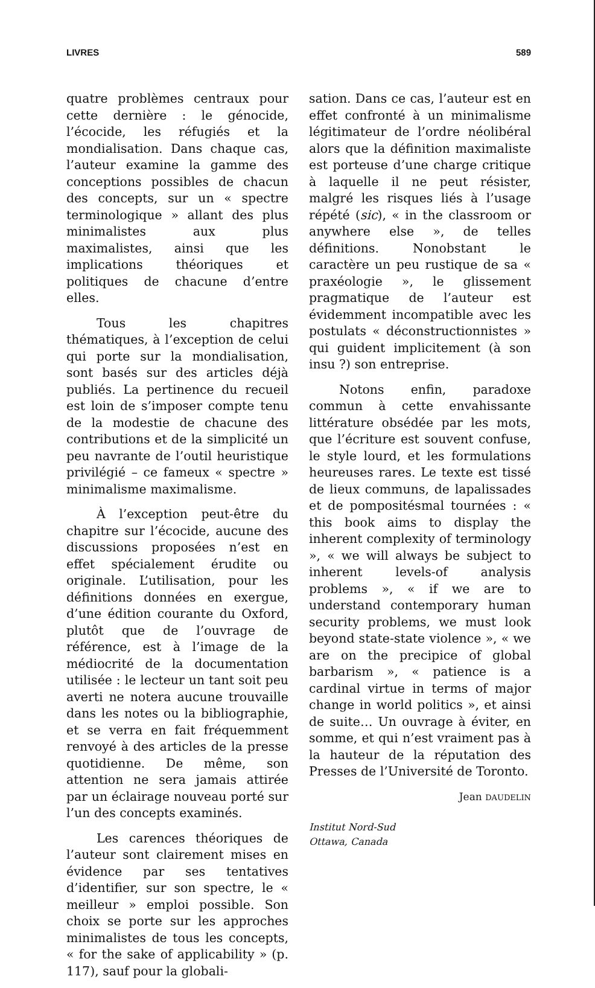LIVRES 589
quatre problèmes centraux pour cette dernière : le génocide, l’écocide, les réfugiés et la mondialisation. Dans chaque cas, l’auteur examine la gamme des conceptions possibles de chacun des concepts, sur un « spectre terminologique » allant des plus minimalistes aux plus maximalistes, ainsi que les implications théoriques et politiques de chacune d’entre elles.
Tous les chapitres thématiques, à l’exception de celui qui porte sur la mondialisation, sont basés sur des articles déjà publiés. La pertinence du recueil est loin de s’imposer compte tenu de la modestie de chacune des contributions et de la simplicité un peu navrante de l’outil heuristique privilégié – ce fameux « spectre » minimalisme maximalisme.
À l’exception peut-être du chapitre sur l’écocide, aucune des discussions proposées n’est en effet spécialement érudite ou originale. L’utilisation, pour les définitions données en exergue, d’une édition courante du Oxford, plutôt que de l’ouvrage de référence, est à l’image de la médiocrité de la documentation utilisée : le lecteur un tant soit peu averti ne notera aucune trouvaille dans les notes ou la bibliographie, et se verra en fait fréquemment renvoyé à des articles de la presse quotidienne. De même, son attention ne sera jamais attirée par un éclairage nouveau porté sur l’un des concepts examinés.
Les carences théoriques de l’auteur sont clairement mises en évidence par ses tentatives d’identifier, sur son spectre, le « meilleur » emploi possible. Son choix se porte sur les approches minimalistes de tous les concepts, « for the sake of applicability » (p. 117), sauf pour la globali-
sation. Dans ce cas, l’auteur est en effet confronté à un minimalisme légitimateur de l’ordre néolibéral alors que la définition maximaliste est porteuse d’une charge critique à laquelle il ne peut résister, malgré les risques liés à l’usage répété (sic), « in the classroom or anywhere else », de telles définitions. Nonobstant le caractère un peu rustique de sa « praxéologie », le glissement pragmatique de l’auteur est évidemment incompatible avec les postulats « déconstructionnistes » qui guident implicitement (à son insu ?) son entreprise.
Notons enfin, paradoxe commun à cette envahissante littérature obsédée par les mots, que l’écriture est souvent confuse, le style lourd, et les formulations heureuses rares. Le texte est tissé de lieux communs, de lapalissades et de pompositésmal tournées : « this book aims to display the inherent complexity of terminology », « we will always be subject to inherent levels-of analysis problems », « if we are to understand contemporary human security problems, we must look beyond state-state violence », « we are on the precipice of global barbarism », « patience is a cardinal virtue in terms of major change in world politics », et ainsi de suite… Un ouvrage à éviter, en somme, et qui n’est vraiment pas à la hauteur de la réputation des Presses de l’Université de Toronto.
Jean DAUDELIN
Institut Nord-Sud
Ottawa, Canada